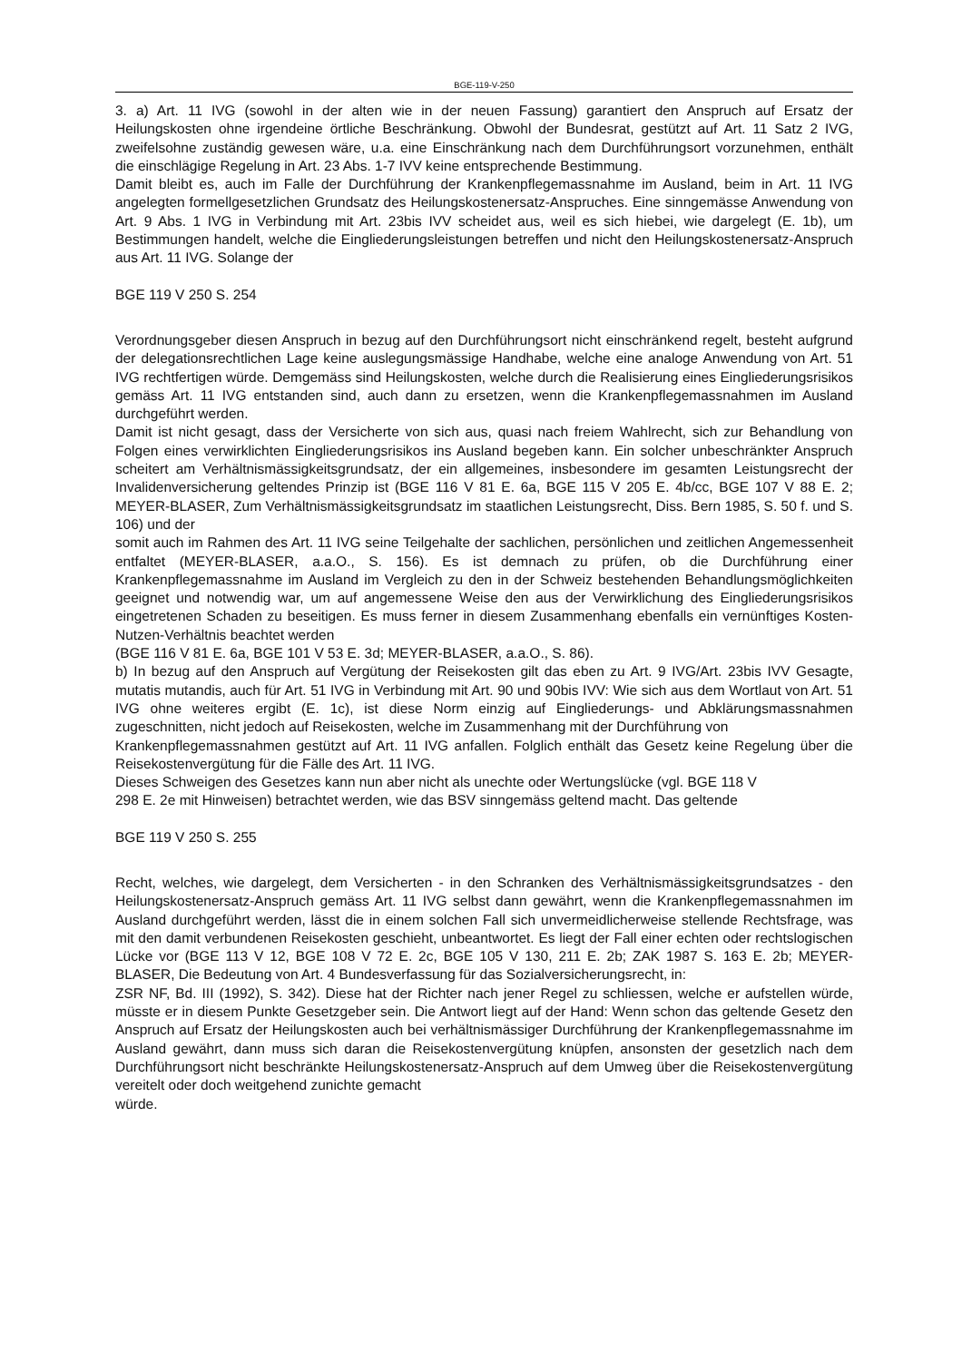BGE-119-V-250
3. a) Art. 11 IVG (sowohl in der alten wie in der neuen Fassung) garantiert den Anspruch auf Ersatz der Heilungskosten ohne irgendeine örtliche Beschränkung. Obwohl der Bundesrat, gestützt auf Art. 11 Satz 2 IVG, zweifelsohne zuständig gewesen wäre, u.a. eine Einschränkung nach dem Durchführungsort vorzunehmen, enthält die einschlägige Regelung in Art. 23 Abs. 1-7 IVV keine entsprechende Bestimmung.
Damit bleibt es, auch im Falle der Durchführung der Krankenpflegemassnahme im Ausland, beim in Art. 11 IVG angelegten formellgesetzlichen Grundsatz des Heilungskostenersatz-Anspruches. Eine sinngemässe Anwendung von Art. 9 Abs. 1 IVG in Verbindung mit Art. 23bis IVV scheidet aus, weil es sich hiebei, wie dargelegt (E. 1b), um Bestimmungen handelt, welche die Eingliederungsleistungen betreffen und nicht den Heilungskostenersatz-Anspruch aus Art. 11 IVG. Solange der
BGE 119 V 250 S. 254
Verordnungsgeber diesen Anspruch in bezug auf den Durchführungsort nicht einschränkend regelt, besteht aufgrund der delegationsrechtlichen Lage keine auslegungsmässige Handhabe, welche eine analoge Anwendung von Art. 51 IVG rechtfertigen würde. Demgemäss sind Heilungskosten, welche durch die Realisierung eines Eingliederungsrisikos gemäss Art. 11 IVG entstanden sind, auch dann zu ersetzen, wenn die Krankenpflegemassnahmen im Ausland durchgeführt werden.
Damit ist nicht gesagt, dass der Versicherte von sich aus, quasi nach freiem Wahlrecht, sich zur Behandlung von Folgen eines verwirklichten Eingliederungsrisikos ins Ausland begeben kann. Ein solcher unbeschränkter Anspruch scheitert am Verhältnismässigkeitsgrundsatz, der ein allgemeines, insbesondere im gesamten Leistungsrecht der Invalidenversicherung geltendes Prinzip ist (BGE 116 V 81 E. 6a, BGE 115 V 205 E. 4b/cc, BGE 107 V 88 E. 2; MEYER-BLASER, Zum Verhältnismässigkeitsgrundsatz im staatlichen Leistungsrecht, Diss. Bern 1985, S. 50 f. und S. 106) und der
somit auch im Rahmen des Art. 11 IVG seine Teilgehalte der sachlichen, persönlichen und zeitlichen Angemessenheit entfaltet (MEYER-BLASER, a.a.O., S. 156). Es ist demnach zu prüfen, ob die Durchführung einer Krankenpflegemassnahme im Ausland im Vergleich zu den in der Schweiz bestehenden Behandlungsmöglichkeiten geeignet und notwendig war, um auf angemessene Weise den aus der Verwirklichung des Eingliederungsrisikos eingetretenen Schaden zu beseitigen. Es muss ferner in diesem Zusammenhang ebenfalls ein vernünftiges Kosten-Nutzen-Verhältnis beachtet werden
(BGE 116 V 81 E. 6a, BGE 101 V 53 E. 3d; MEYER-BLASER, a.a.O., S. 86).
b) In bezug auf den Anspruch auf Vergütung der Reisekosten gilt das eben zu Art. 9 IVG/Art. 23bis IVV Gesagte, mutatis mutandis, auch für Art. 51 IVG in Verbindung mit Art. 90 und 90bis IVV: Wie sich aus dem Wortlaut von Art. 51 IVG ohne weiteres ergibt (E. 1c), ist diese Norm einzig auf Eingliederungs- und Abklärungsmassnahmen zugeschnitten, nicht jedoch auf Reisekosten, welche im Zusammenhang mit der Durchführung von
Krankenpflegemassnahmen gestützt auf Art. 11 IVG anfallen. Folglich enthält das Gesetz keine Regelung über die Reisekostenvergütung für die Fälle des Art. 11 IVG.
Dieses Schweigen des Gesetzes kann nun aber nicht als unechte oder Wertungslücke (vgl. BGE 118 V
298 E. 2e mit Hinweisen) betrachtet werden, wie das BSV sinngemäss geltend macht. Das geltende
BGE 119 V 250 S. 255
Recht, welches, wie dargelegt, dem Versicherten - in den Schranken des Verhältnismässigkeitsgrundsatzes - den Heilungskostenersatz-Anspruch gemäss Art. 11 IVG selbst dann gewährt, wenn die Krankenpflegemassnahmen im Ausland durchgeführt werden, lässt die in einem solchen Fall sich unvermeidlicherweise stellende Rechtsfrage, was mit den damit verbundenen Reisekosten geschieht, unbeantwortet. Es liegt der Fall einer echten oder rechtslogischen Lücke vor (BGE 113 V 12, BGE 108 V 72 E. 2c, BGE 105 V 130, 211 E. 2b; ZAK 1987 S. 163 E. 2b; MEYER-BLASER, Die Bedeutung von Art. 4 Bundesverfassung für das Sozialversicherungsrecht, in:
ZSR NF, Bd. III (1992), S. 342). Diese hat der Richter nach jener Regel zu schliessen, welche er aufstellen würde, müsste er in diesem Punkte Gesetzgeber sein. Die Antwort liegt auf der Hand: Wenn schon das geltende Gesetz den Anspruch auf Ersatz der Heilungskosten auch bei verhältnismässiger Durchführung der Krankenpflegemassnahme im Ausland gewährt, dann muss sich daran die Reisekostenvergütung knüpfen, ansonsten der gesetzlich nach dem Durchführungsort nicht beschränkte Heilungskostenersatz-Anspruch auf dem Umweg über die Reisekostenvergütung vereitelt oder doch weitgehend zunichte gemacht
würde.